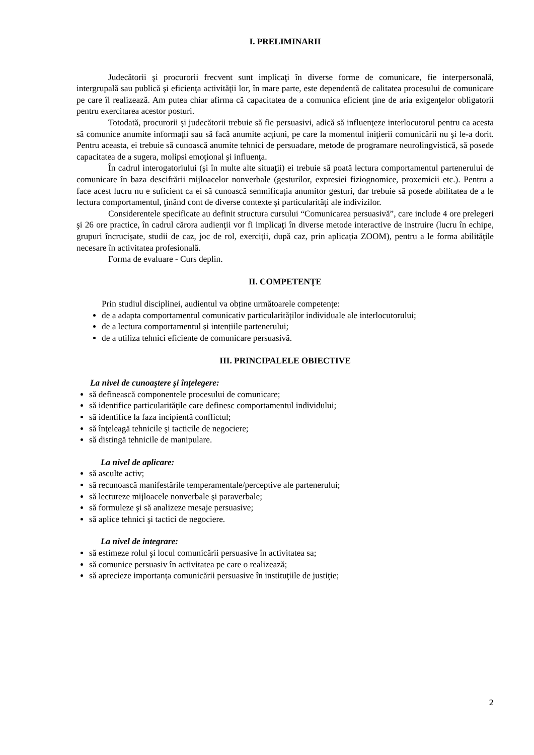I. PRELIMINARII
Judecătorii şi procurorii frecvent sunt implicaţi în diverse forme de comunicare, fie interpersonală, intergrupală sau publică şi eficienţa activităţii lor, în mare parte, este dependentă de calitatea procesului de comunicare pe care îl realizează. Am putea chiar afirma că capacitatea de a comunica eficient ţine de aria exigenţelor obligatorii pentru exercitarea acestor posturi.
Totodată, procurorii şi judecătorii trebuie să fie persuasivi, adică să influenţeze interlocutorul pentru ca acesta să comunice anumite informaţii sau să facă anumite acţiuni, pe care la momentul iniţierii comunicării nu şi le-a dorit. Pentru aceasta, ei trebuie să cunoască anumite tehnici de persuadare, metode de programare neurolingvistică, să posede capacitatea de a sugera, molipsi emoţional şi influenţa.
În cadrul interogatoriului (şi în multe alte situaţii) ei trebuie să poată lectura comportamentul partenerului de comunicare în baza descifrării mijloacelor nonverbale (gesturilor, expresiei fiziognomice, proxemicii etc.). Pentru a face acest lucru nu e suficient ca ei să cunoască semnificaţia anumitor gesturi, dar trebuie să posede abilitatea de a le lectura comportamentul, ţinând cont de diverse contexte şi particularităţi ale indivizilor.
Considerentele specificate au definit structura cursului “Comunicarea persuasivă”, care include 4 ore prelegeri şi 26 ore practice, în cadrul cărora audienţii vor fi implicaţi în diverse metode interactive de instruire (lucru în echipe, grupuri încrucişate, studii de caz, joc de rol, exerciţii, după caz, prin aplicația ZOOM), pentru a le forma abilităţile necesare în activitatea profesională.
Forma de evaluare - Curs deplin.
II. COMPETENŢE
Prin studiul disciplinei, audientul va obține următoarele competențe:
de a adapta comportamentul comunicativ particularităților individuale ale interlocutorului;
de a lectura comportamentul și intențiile partenerului;
de a utiliza tehnici eficiente de comunicare persuasivă.
III. PRINCIPALELE OBIECTIVE
La nivel de cunoaştere şi înţelegere:
să definească componentele procesului de comunicare;
să identifice particularităţile care definesc comportamentul individului;
să identifice la faza incipientă conflictul;
să înţeleagă tehnicile şi tacticile de negociere;
să distingă tehnicile de manipulare.
La nivel de aplicare:
să asculte activ;
să recunoască manifestările temperamentale/perceptive ale partenerului;
să lectureze mijloacele nonverbale şi paraverbale;
să formuleze şi să analizeze mesaje persuasive;
să aplice tehnici şi tactici de negociere.
La nivel de integrare:
să estimeze rolul şi locul comunicării persuasive în activitatea sa;
să comunice persuasiv în activitatea pe care o realizează;
să aprecieze importanţa comunicării persuasive în instituţiile de justiţie;
2